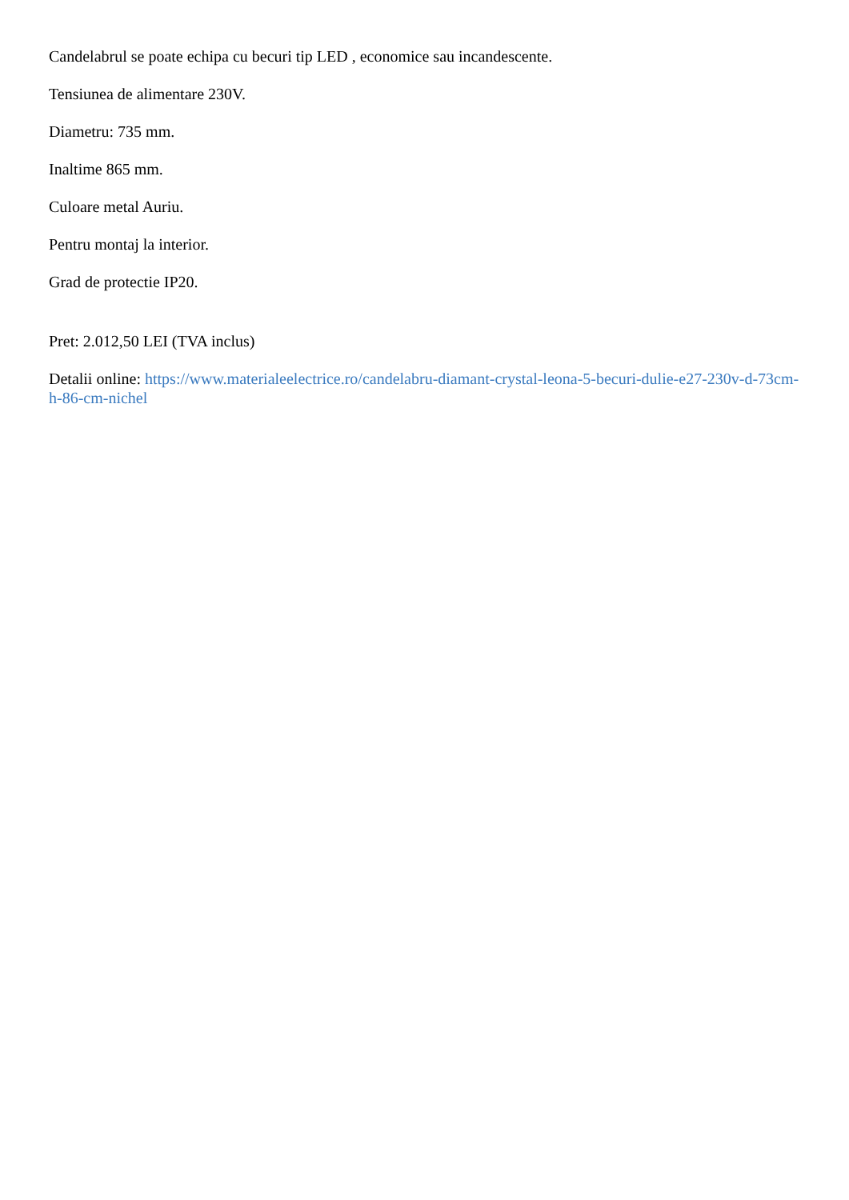Candelabrul se poate echipa cu becuri tip LED , economice sau incandescente.
Tensiunea de alimentare 230V.
Diametru: 735 mm.
Inaltime 865 mm.
Culoare metal Auriu.
Pentru montaj la interior.
Grad de protectie IP20.
Pret: 2.012,50 LEI (TVA inclus)
Detalii online: https://www.materialeelectrice.ro/candelabru-diamant-crystal-leona-5-becuri-dulie-e27-230v-d-73cm-h-86-cm-nichel